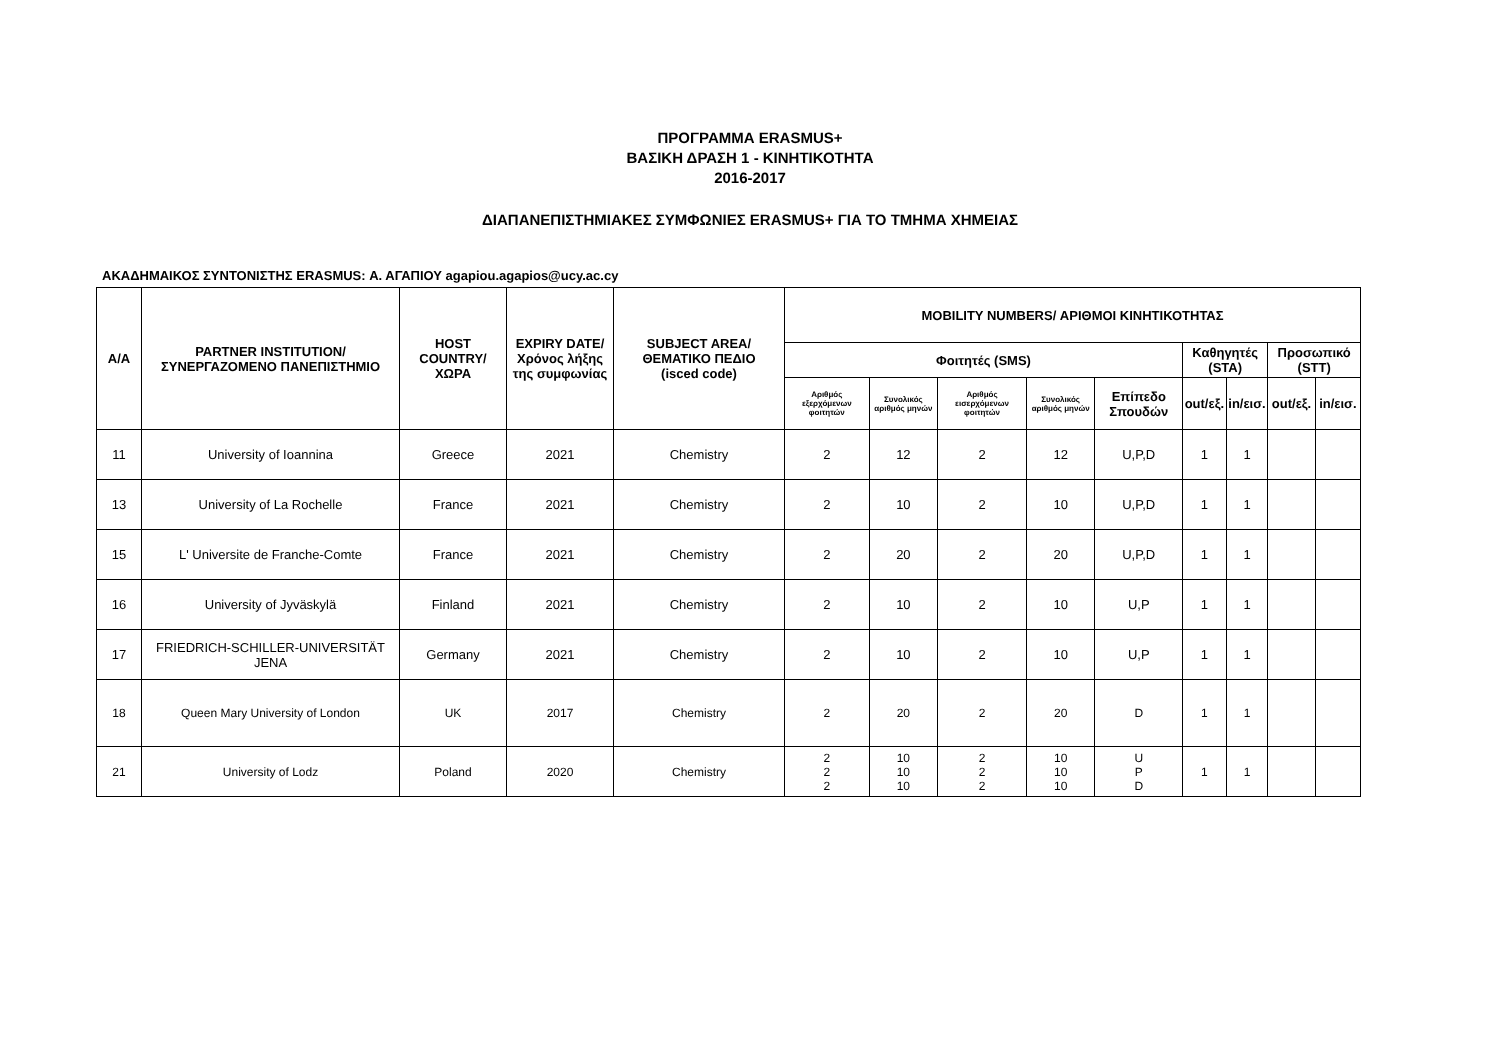ΠΡΟΓΡΑΜΜΑ ERASMUS+
ΒΑΣΙΚΗ ΔΡΑΣΗ 1 - ΚΙΝΗΤΙΚΟΤΗΤΑ
2016-2017
ΔΙΑΠΑΝΕΠΙΣΤΗΜΙΑΚΕΣ ΣΥΜΦΩΝΙΕΣ ERASMUS+ ΓΙΑ ΤΟ ΤΜΗΜΑ ΧΗΜΕΙΑΣ
ΑΚΑΔΗΜΑΙΚΟΣ ΣΥΝΤΟΝΙΣΤΗΣ ERASMUS: Α. ΑΓΑΠΙΟΥ agapiou.agapios@ucy.ac.cy
| Α/Α | PARTNER INSTITUTION/ ΣΥΝΕΡΓΑΖΟΜΕΝΟ ΠΑΝΕΠΙΣΤΗΜΙΟ | HOST COUNTRY/ ΧΩΡΑ | EXPIRY DATE/ Χρόνος λήξης της συμφωνίας | SUBJECT AREA/ ΘΕΜΑΤΙΚΟ ΠΕΔΙΟ (isced code) | MOBILITY NUMBERS/ ΑΡΙΘΜΟΙ ΚΙΝΗΤΙΚΟΤΗΤΑΣ | | | | | | | | |
| --- | --- | --- | --- | --- | --- | --- | --- | --- | --- | --- | --- | --- | --- |
| | | | | | Φοιτητές (SMS) | | | | | Καθηγητές (STA) | | Προσωπικό (STT) | |
| | | | | | Αριθμός εξερχόμενων φοιτητών | Συνολικός αριθμός μηνών | Αριθμός εισερχόμενων φοιτητών | Συνολικός αριθμός μηνών | Επίπεδο Σπουδών | out/εξ. | in/εισ. | out/εξ. | in/εισ. |
| 11 | University of Ioannina | Greece | 2021 | Chemistry | 2 | 12 | 2 | 12 | U,P,D | 1 | 1 | | |
| 13 | University of La Rochelle | France | 2021 | Chemistry | 2 | 10 | 2 | 10 | U,P,D | 1 | 1 | | |
| 15 | L' Universite de Franche-Comte | France | 2021 | Chemistry | 2 | 20 | 2 | 20 | U,P,D | 1 | 1 | | |
| 16 | University of Jyväskylä | Finland | 2021 | Chemistry | 2 | 10 | 2 | 10 | U,P | 1 | 1 | | |
| 17 | FRIEDRICH-SCHILLER-UNIVERSITÄT JENA | Germany | 2021 | Chemistry | 2 | 10 | 2 | 10 | U,P | 1 | 1 | | |
| 18 | Queen Mary University of London | UK | 2017 | Chemistry | 2 | 20 | 2 | 20 | D | 1 | 1 | | |
| 21 | University of Lodz | Poland | 2020 | Chemistry | 2 2 2 | 10 10 10 | 2 2 2 | 10 10 10 | U P D | 1 | 1 | | |